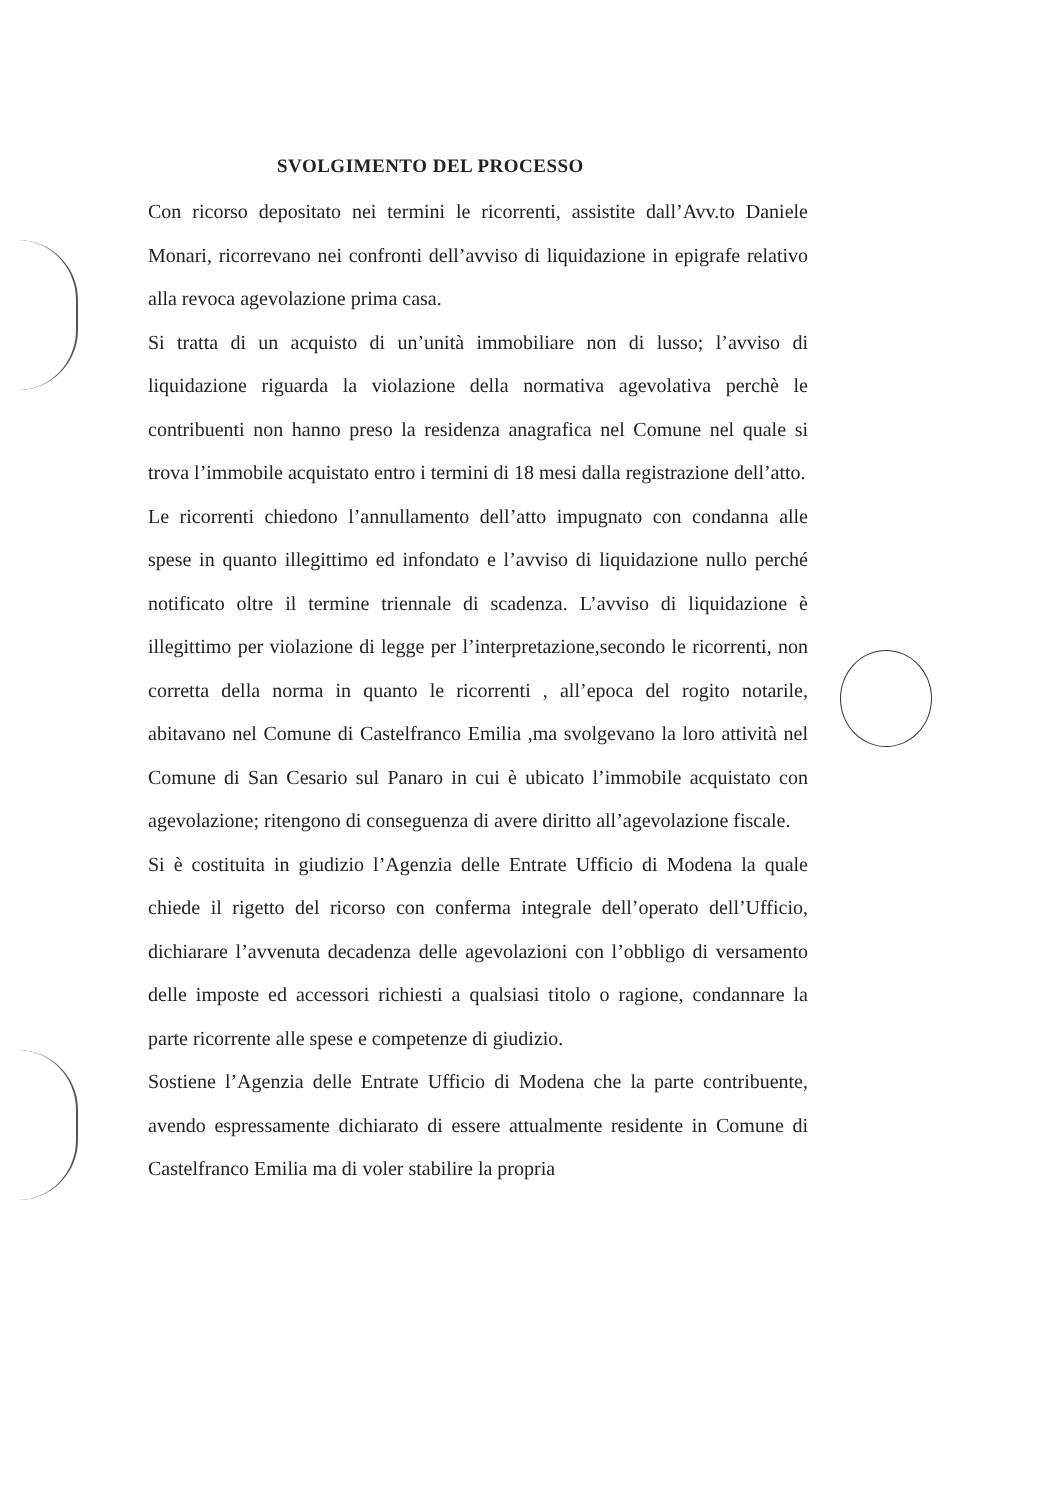SVOLGIMENTO DEL PROCESSO
Con ricorso depositato nei termini le ricorrenti, assistite dall’Avv.to Daniele Monari, ricorrevano nei confronti dell’avviso di liquidazione in epigrafe relativo alla revoca agevolazione prima casa.
Si tratta di un acquisto di un’unità immobiliare non di lusso; l’avviso di liquidazione riguarda la violazione della normativa agevolativa perchè le contribuenti non hanno preso la residenza anagrafica nel Comune nel quale si trova l’immobile acquistato entro i termini di 18 mesi dalla registrazione dell’atto.
Le ricorrenti chiedono l’annullamento dell’atto impugnato con condanna alle spese in quanto illegittimo ed infondato e l’avviso di liquidazione nullo perché notificato oltre il termine triennale di scadenza. L’avviso di liquidazione è illegittimo per violazione di legge per l’interpretazione,secondo le ricorrenti, non corretta della norma in quanto le ricorrenti , all’epoca del rogito notarile, abitavano nel Comune di Castelfranco Emilia ,ma svolgevano la loro attività nel Comune di San Cesario sul Panaro in cui è ubicato l’immobile acquistato con agevolazione; ritengono di conseguenza di avere diritto all’agevolazione fiscale.
Si è costituita in giudizio l’Agenzia delle Entrate Ufficio di Modena la quale chiede il rigetto del ricorso con conferma integrale dell’operato dell’Ufficio, dichiarare l’avvenuta decadenza delle agevolazioni con l’obbligo di versamento delle imposte ed accessori richiesti a qualsiasi titolo o ragione, condannare la parte ricorrente alle spese e competenze di giudizio.
Sostiene l’Agenzia delle Entrate Ufficio di Modena che la parte contribuente, avendo espressamente dichiarato di essere attualmente residente in Comune di Castelfranco Emilia ma di voler stabilire la propria